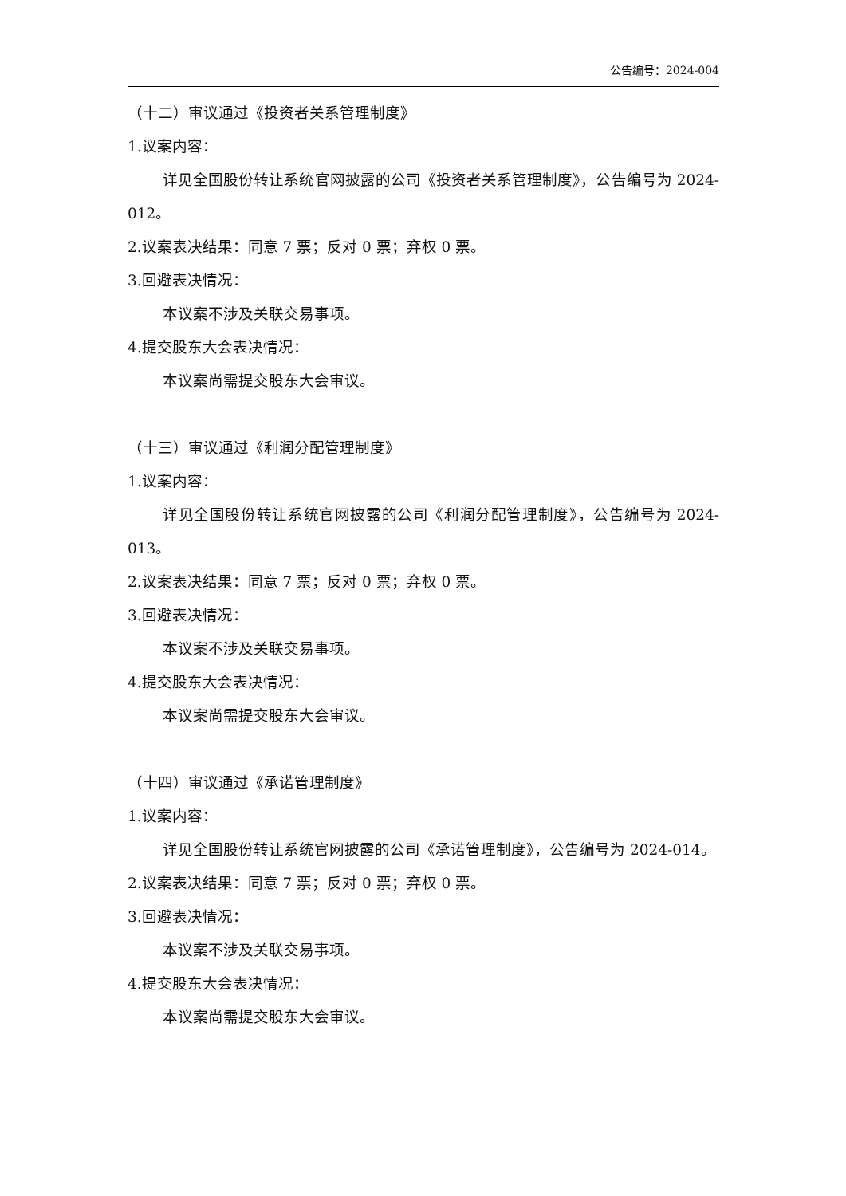公告编号：2024-004
（十二）审议通过《投资者关系管理制度》
1.议案内容：
详见全国股份转让系统官网披露的公司《投资者关系管理制度》，公告编号为 2024-012。
2.议案表决结果：同意 7 票；反对 0 票；弃权 0 票。
3.回避表决情况：
本议案不涉及关联交易事项。
4.提交股东大会表决情况：
本议案尚需提交股东大会审议。
（十三）审议通过《利润分配管理制度》
1.议案内容：
详见全国股份转让系统官网披露的公司《利润分配管理制度》，公告编号为 2024-013。
2.议案表决结果：同意 7 票；反对 0 票；弃权 0 票。
3.回避表决情况：
本议案不涉及关联交易事项。
4.提交股东大会表决情况：
本议案尚需提交股东大会审议。
（十四）审议通过《承诺管理制度》
1.议案内容：
详见全国股份转让系统官网披露的公司《承诺管理制度》，公告编号为 2024-014。
2.议案表决结果：同意 7 票；反对 0 票；弃权 0 票。
3.回避表决情况：
本议案不涉及关联交易事项。
4.提交股东大会表决情况：
本议案尚需提交股东大会审议。